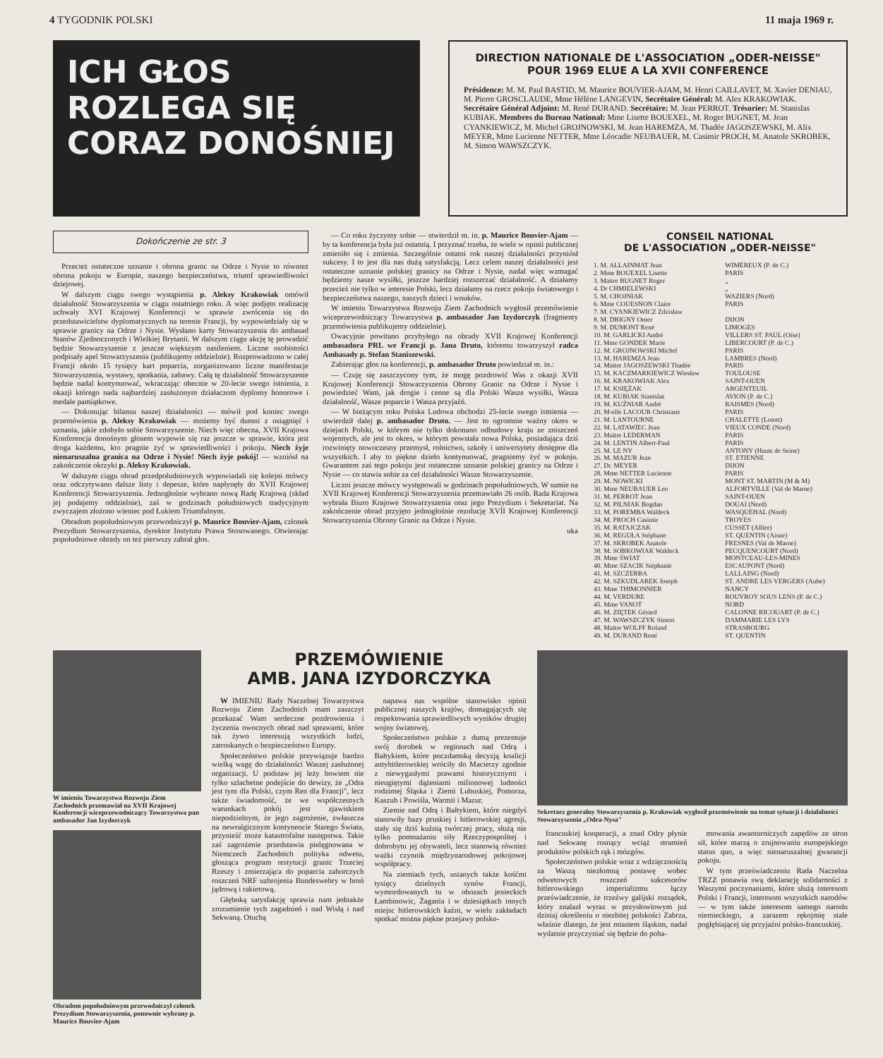4 TYGODNIK POLSKI 11 maja 1969 r.
ICH GŁOS
ROZLEGA SIĘ
CORAZ DONOŚNIEJ
DIRECTION NATIONALE DE L'ASSOCIATION „ODER-NEISSE" POUR 1969 ELUE A LA XVII CONFERENCE
Présidence: M. M. Paul BASTID, M. Maurice BOUVIER-AJAM, M. Henri CAILLAVET, M. Xavier DENIAU, M. Pierre GROSCLAUDE, Mme Hélène LANGEVIN, Secrétaire Général: M. Alex KRAKOWIAK. Secrétaire Général Adjoint: M. René DURAND. Secrétaire: M. Jean PERROT. Trésorier: M. Stanislas KUBIAK. Membres du Bureau National: Mme Lisette BOUEXEL, M. Roger BUGNET, M. Jean CYANKIEWICZ, M. Michel GROJNOWSKI, M. Jean HAREMZA, M. Thadée JAGOSZEWSKI, M. Alix MEYER, Mme Lucienne NETTER, Mme Léocadie NEUBAUER, M. Casimir PROCH, M. Anatole SKROBEK, M. Simon WAWSZCZYK.
Dokończenie ze str. 3
Przecież ostateczne uznanie i obrona granic na Odrze i Nysie to również obrona pokoju w Europie, naszego bezpieczeństwa, triumf sprawiedliwości dziejowej.
W dalszym ciągu swego wystąpienia p. Aleksy Krakowiak omówił działalność Stowarzyszenia w ciągu ostatniego roku. A więc podjęto realizację uchwały XVI Krajowej Konferencji w sprawie zwrócenia się do przedstawicielstw dyplomatycznych na terenie Francji, by wypowiedziały się w sprawie granicy na Odrze i Nysie. Wysłano karty Stowarzyszenia do ambasad Stanów Zjednoczonych i Wielkiej Brytanii. W dalszym ciągu akcję tę prowadzić będzie Stowarzyszenie z jeszcze większym nasileniem. Liczne osobistości podpisały apel Stowarzyszenia (publikujemy oddzielnie). Rozprowadzono w całej Francji około 15 tysięcy kart poparcia, zorganizowano liczne manifestacje Stowarzyszenia, wystawy, spotkania, zabawy. Całą tę działalność Stowarzyszenie będzie nadal kontynuować, wkraczając obecnie w 20-lecie swego istnienia, z okazji którego nada najbardziej zasłużonym działaczom dyplomy honorowe i medale pamiątkowe.
— Dokonując bilansu naszej działalności — mówił pod koniec swego przemówienia p. Aleksy Krakowiak — możemy być dumni z osiągnięć i uznania, jakie zdobyło sobie Stowarzyszenie. Niech więc obecna, XVII Krajowa Konferencja donośnym głosem wypowie się raz jeszcze w sprawie, która jest droga każdemu, kto pragnie żyć w sprawiedliwości i pokoju. Niech żyje nienaruszalna granica na Odrze i Nysie! Niech żyje pokój! — wzniósł na zakończenie okrzyki p. Aleksy Krakowiak.
W dalszym ciągu obrad przedpołudniowych wypowiadali się kolejni mówcy oraz odczytywano dalsze listy i depesze, które napłynęły do XVII Krajowej Konferencji Stowarzyszenia. Jednogłośnie wybrano nową Radę Krajową (skład jej podajemy oddzielnie), zaś w godzinach południowych tradycyjnym zwyczajem złożono wieniec pod Łukiem Triumfalnym.
Obradom popołudniowym przewodniczył p. Maurice Bouvier-Ajam, członek Prezydium Stowarzyszenia, dyrektor Instytutu Prawa Stosowanego. Otwierając popołudniowe obrady on też pierwszy zabrał głos.
— Co roku życzymy sobie — stwierdził m. in. p. Maurice Bouvier-Ajam — by ta konferencja była już ostatnią. I przyznać trzeba, że wiele w opinii publicznej zmieniło się i zmienia. Szczególnie ostatni rok naszej działalności przyniósł sukcesy. I to jest dla nas dużą satysfakcją. Lecz celem naszej działalności jest ostateczne uznanie polskiej granicy na Odrze i Nysie, nadal więc wzmagać będziemy nasze wysiłki, jeszcze bardziej rozszerzać działalność. A działamy przecież nie tylko w interesie Polski, lecz działamy na rzecz pokoju światowego i bezpieczeństwa naszego, naszych dzieci i wnuków.
W imieniu Towarzystwa Rozwoju Ziem Zachodnich wygłosił przemówienie wiceprzewodniczący Towarzystwa p. ambasador Jan Izydorczyk (fragmenty przemówienia publikujemy oddzielnie).
Owacyjnie powitano przybyłego na obrady XVII Krajowej Konferencji ambasadora PRL we Francji p. Jana Druto, któremu towarzyszył radca Ambasady p. Stefan Staniszewski.
Zabierając głos na konferencji, p. ambasador Druto powiedział m. in.:
— Czuję się zaszczycony tym, że mogę pozdrowić Was z okazji XVII Krajowej Konferencji Stowarzyszenia Obrony Granic na Odrze i Nysie i powiedzieć Wam, jak drogie i cenne są dla Polski Wasze wysiłki, Wasza działalność, Wasze poparcie i Wasza przyjaźń.
— W bieżącym roku Polska Ludowa obchodzi 25-lecie swego istnienia — stwierdził dalej p. ambasador Druto. — Jest to ogromnie ważny okres w dziejach Polski, w którym nie tylko dokonano odbudowy kraju ze zniszczeń wojennych, ale jest to okres, w którym powstała nowa Polska, posiadająca dziś rozwinięty nowoczesny przemysł, rolnictwo, szkoły i uniwersytety dostępne dla wszystkich. I aby to piękne dzieło kontynuować, pragniemy żyć w pokoju. Gwarantem zaś tego pokoju jest ostateczne uznanie polskiej granicy na Odrze i Nysie — co stawia sobie za cel działalności Wasze Stowarzyszenie.
Liczni jeszcze mówcy występowali w godzinach popołudniowych. W sumie na XVII Krajowej Konferencji Stowarzyszenia przemawiało 26 osób. Rada Krajowa wybrała Biuro Krajowe Stowarzyszenia oraz jego Prezydium i Sekretariat. Na zakończenie obrad przyjęto jednogłośnie rezolucję XVII Krajowej Konferencji Stowarzyszenia Obrony Granic na Odrze i Nysie.
uka
CONSEIL NATIONAL
DE L'ASSOCIATION „ODER-NEISSE"
| 1. M. ALLAINMAT Jean | WIMEREUX (P. de C.) |
| 2. Mme BOUEXEL Lisette | PARIS |
| 3. Maitre BUGNET Roger | „ |
| 4. Dr CHMIELEWSKI | „ |
| 5. M. CHOJNIAK | WAZIERS (Nord) |
| 6. Mme COUESNON Claire | PARIS |
| 7. M. CYANKIEWICZ Zdzisław | |
| 8. M. DRIGNY Omer | DIJON |
| 9. M. DUMONT René | LIMOGES |
| 10. M. GARLICKI André | VILLERS ST. PAUL (Oise) |
| 11. Mme GONDEK Marie | LIBERCOURT (P. de C.) |
| 12. M. GROJNOWSKI Michel | PARIS |
| 13. M. HAREMZA Jean | LAMBRES (Nord) |
| 14. Maitre JAGOSZEWSKI Thadée | PARIS |
| 15. M. KACZMARKIEWICZ Wiesław | TOULOUSE |
| 16. M. KRAKOWIAK Alex | SAINT-OUEN |
| 17. M. KSIĘŻAK | ARGENTEUIL |
| 18. M. KUBIAK Stanislas | AVION (P. de C.) |
| 19. M. KUŹNIAR André | RAISMES (Nord) |
| 20. M-elle LACOUR Christiane | PARIS |
| 21. M. LANTOURNE | CHALETTE (Loiret) |
| 22. M. LATAWIEC Jean | VIEUX CONDE (Nord) |
| 23. Maitre LEDERMAN | PARIS |
| 24. M. LENTIN Albert-Paul | PARIS |
| 25. M. LE NY | ANTONY (Hauts de Seine) |
| 26. M. MAZUR Jean | ST. ETIENNE |
| 27. Dr. MEYER | DIJON |
| 28. Mme NETTER Lucienne | PARIS |
| 29. M. NOWICKI | MONT ST. MARTIN (M & M) |
| 30. Mme NEUBAUER Leo | ALFORTVILLE (Val de Marne) |
| 31. M. PERROT Jean | SAINT-OUEN |
| 32. M. PILNIAK Bogdan | DOUAI (Nord) |
| 33. M. POREMBA Waldeck | WASQUEHAL (Nord) |
| 34. M. PROCH Casimir | TROYES |
| 35. M. RATAJCZAK | CUSSET (Allier) |
| 36. M. REGUŁA Stéphane | ST. QUENTIN (Aisne) |
| 37. M. SKROBEK Anatole | FRESNES (Val de Marne) |
| 38. M. SOBKOWIAK Waldeck | PECQUENCOURT (Nord) |
| 39. Mme ŚWIAT | MONTCEAU-LES-MINES |
| 40. Mme SZACIK Stéphanie | ESCAUPONT (Nord) |
| 41. M. SZCZERBA | LALLAING (Nord) |
| 42. M. SZKUDLAREK Joseph | ST. ANDRE LES VERGERS (Aube) |
| 43. Mme THIMONNIER | NANCY |
| 44. M. VERDURE | ROUVROY SOUS LENS (P. de C.) |
| 45. Mme VANOT | NORD |
| 46. M. ZIĘTEK Gérard | CALONNE RICOUART (P. de C.) |
| 47. M. WAWSZCZYK Simon | DAMMARIE LES LYS |
| 48. Maitre WOLFF Roland | STRASBOURG |
| 49. M. DURAND René | ST. QUENTIN |
W imieniu Towarzystwa Rozwoju Ziem Zachodnich przemawiał na XVII Krajowej Konferencji wiceprzewodniczący Towarzystwa pan ambasador Jan Izydorczyk
Obradom popołudniowym przewodniczył członek Prezydium Stowarzyszenia, ponownie wybrany p. Maurice Bouvier-Ajam
PRZEMÓWIENIE
AMB. JANA IZYDORCZYKA
W IMIENIU Rady Naczelnej Towarzystwa Rozwoju Ziem Zachodnich mam zaszczyt przekazać Wam serdeczne pozdrowienia i życzenia owocnych obrad nad sprawami, które tak żywo interesują wszystkich ludzi, zatroskanych o bezpieczeństwo Europy.
Społeczeństwo polskie przywiązuje bardzo wielką wagę do działalności Waszej zasłużonej organizacji. U podstaw jej leży bowiem nie tylko szlachetne podejście do dewizy, że „Odra jest tym dla Polski, czym Ren dla Francji", lecz także świadomość, że we współczesnych warunkach pokój jest zjawiskiem niepodzielnym, że jego zagrożenie, zwłaszcza na newralgicznym kontynencie Starego Świata, przynieść może katastrofalne następstwa. Takie zaś zagrożenie przedstawia pielęgnowana w Niemczech Zachodnich polityka odwetu, głosząca program restytucji granic Trzeciej Rzeszy i zmierzająca do poparcia zaborczych roszczeń NRF uzbrojenia Bundeswehry w broń jądrową i rakietową.
Głęboką satysfakcję sprawia nam jednakże zrozumienie tych zagadnień i nad Wisłą i nad Sekwaną. Otuchą
napawa nas wspólne stanowisko opinii publicznej naszych krajów, domagających się respektowania sprawiedliwych wyników drugiej wojny światowej.
Społeczeństwo polskie z dumą prezentuje swój dorobek w regionach nad Odrą i Bałtykiem, które poczdamską decyzją koalicji antyhitlerowskiej wróciły do Macierzy zgodnie z niewygasłymi prawami historycznymi i nieugiętymi dążeniami milionowej ludności rodzimej Śląska i Ziemi Lubuskiej, Pomorza, Kaszub i Powiśla, Warmii i Mazur.
Ziemie nad Odrą i Bałtykiem, które niegdyś stanowiły bazy pruskiej i hitlerowskiej agresji, stały się dziś kuźnią twórczej pracy, służą nie tylko pomnażaniu siły Rzeczypospolitej i dobrobytu jej obywateli, lecz stanowią również ważki czynnik międzynarodowej pokojowej współpracy.
Na ziemiach tych, usianych także kośćmi tysięcy dzielnych synów Francji, wymordowanych tu w obozach jenieckich Łambinowic, Żagania i w dziesiątkach innych miejsc hitlerowskich kaźni, w wielu zakładach spotkać można piękne przejawy polsko-
Sekretarz generalny Stowarzyszenia p. Krakowiak wygłosił przemówienie na temat sytuacji i działalności Stowarzyszenia „Odra-Nysa"
francuskiej kooperacji, a znad Odry płynie nad Sekwanę rosnący wciąż strumień produktów polskich rąk i mózgów.
Społeczeństwo polskie wraz z wdzięcznością za Waszą niezłomną postawę wobec odwetowych roszczeń sukcesorów hitlerowskiego imperializmu łączy przeświadczenie, że trzeźwy galijski rozsądek, który znalazł wyraz w przysłowiowym już dzisiaj określeniu o niezbitej polskości Zabrza, właśnie dlatego, że jest miastem śląskim, nadal wydatnie przyczyniać się będzie do poha-
mowania awanturniczych zapędów ze stron sił, które marzą o zrujnowaniu europejskiego status quo, a więc nienaruszalnej gwarancji pokoju.
W tym przeświadczeniu Rada Naczelna TRZZ ponawia swą deklarację solidarności z Waszymi poczynaniami, które służą interesom Polski i Francji, interesom wszystkich narodów — w tym także interesom samego narodu niemieckiego, a zarazem rękojmię stale pogłębiającej się przyjaźni polsko-francuskiej.